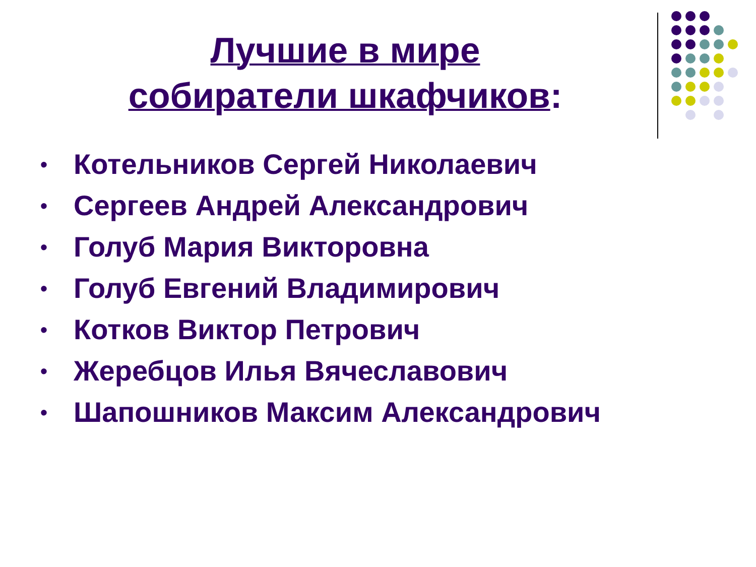Лучшие в мире
собиратели шкафчиков:
• Котельников Сергей Николаевич
• Сергеев Андрей Александрович
• Голуб Мария Викторовна
• Голуб Евгений Владимирович
• Котков Виктор Петрович
• Жеребцов Илья Вячеславович
• Шапошников Максим Александрович